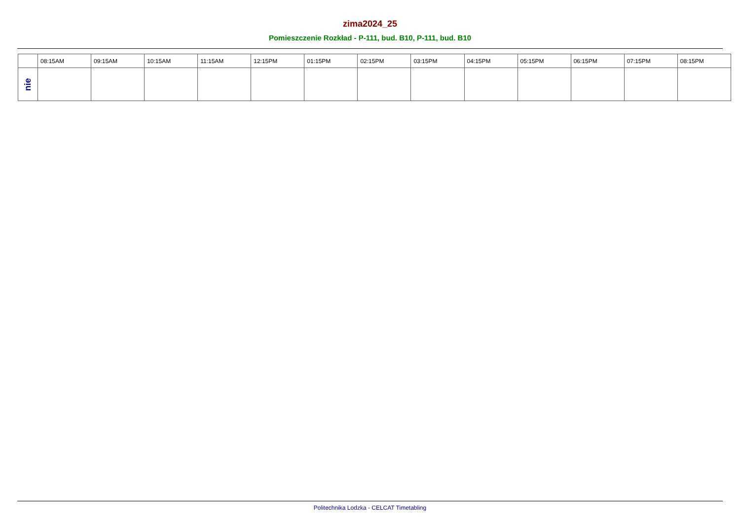zima2024_25
Pomieszczenie Rozkład - P-111, bud. B10, P-111, bud. B10
| | 08:15AM | 09:15AM | 10:15AM | 11:15AM | 12:15PM | 01:15PM | 02:15PM | 03:15PM | 04:15PM | 05:15PM | 06:15PM | 07:15PM | 08:15PM |
| --- | --- | --- | --- | --- | --- | --- | --- | --- | --- | --- | --- | --- | --- |
| nie | | | | | | | | | | | | | |
Politechnika Lodzka - CELCAT Timetabling